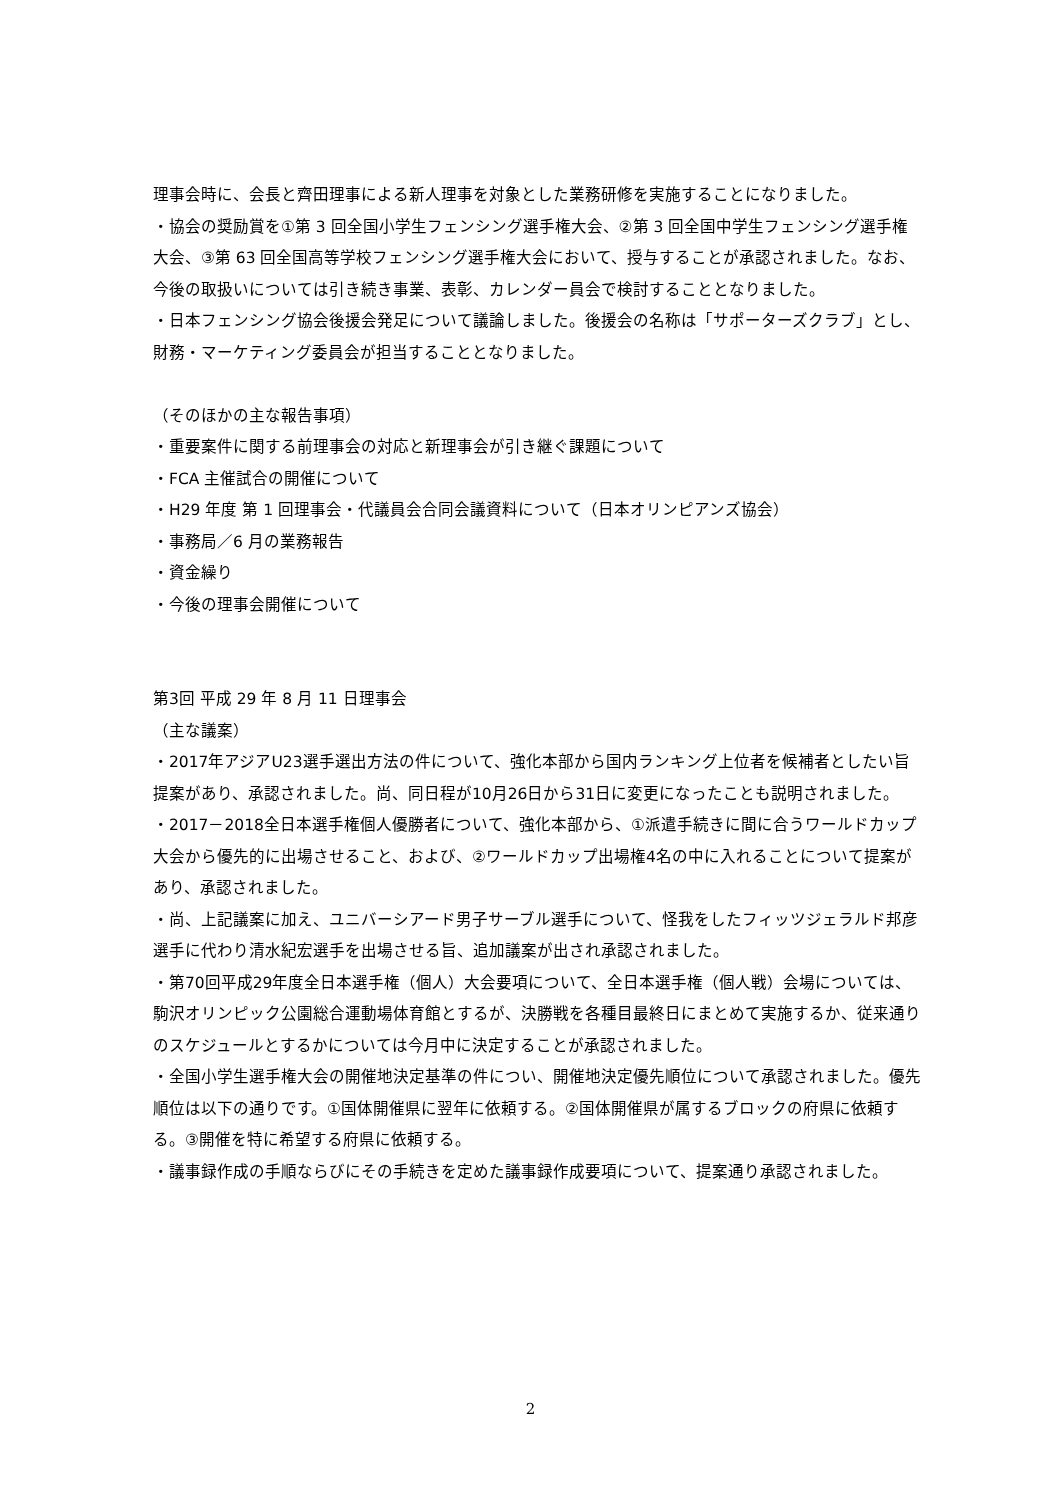理事会時に、会長と齊田理事による新人理事を対象とした業務研修を実施することになりました。
・協会の奨励賞を①第 3 回全国小学生フェンシング選手権大会、②第 3 回全国中学生フェンシング選手権大会、③第 63 回全国高等学校フェンシング選手権大会において、授与することが承認されました。なお、今後の取扱いについては引き続き事業、表彰、カレンダー員会で検討することとなりました。
・日本フェンシング協会後援会発足について議論しました。後援会の名称は「サポーターズクラブ」とし、財務・マーケティング委員会が担当することとなりました。
（そのほかの主な報告事項）
・重要案件に関する前理事会の対応と新理事会が引き継ぐ課題について
・FCA 主催試合の開催について
・H29 年度 第 1 回理事会・代議員会合同会議資料について（日本オリンピアンズ協会）
・事務局／6 月の業務報告
・資金繰り
・今後の理事会開催について
第3回 平成 29 年 8 月 11 日理事会
（主な議案）
・2017年アジアU23選手選出方法の件について、強化本部から国内ランキング上位者を候補者としたい旨提案があり、承認されました。尚、同日程が10月26日から31日に変更になったことも説明されました。
・2017－2018全日本選手権個人優勝者について、強化本部から、①派遣手続きに間に合うワールドカップ大会から優先的に出場させること、および、②ワールドカップ出場権4名の中に入れることについて提案があり、承認されました。
・尚、上記議案に加え、ユニバーシアード男子サーブル選手について、怪我をしたフィッツジェラルド邦彦選手に代わり清水紀宏選手を出場させる旨、追加議案が出され承認されました。
・第70回平成29年度全日本選手権（個人）大会要項について、全日本選手権（個人戦）会場については、駒沢オリンピック公園総合運動場体育館とするが、決勝戦を各種目最終日にまとめて実施するか、従来通りのスケジュールとするかについては今月中に決定することが承認されました。
・全国小学生選手権大会の開催地決定基準の件につい、開催地決定優先順位について承認されました。優先順位は以下の通りです。①国体開催県に翌年に依頼する。②国体開催県が属するブロックの府県に依頼する。③開催を特に希望する府県に依頼する。
・議事録作成の手順ならびにその手続きを定めた議事録作成要項について、提案通り承認されました。
2